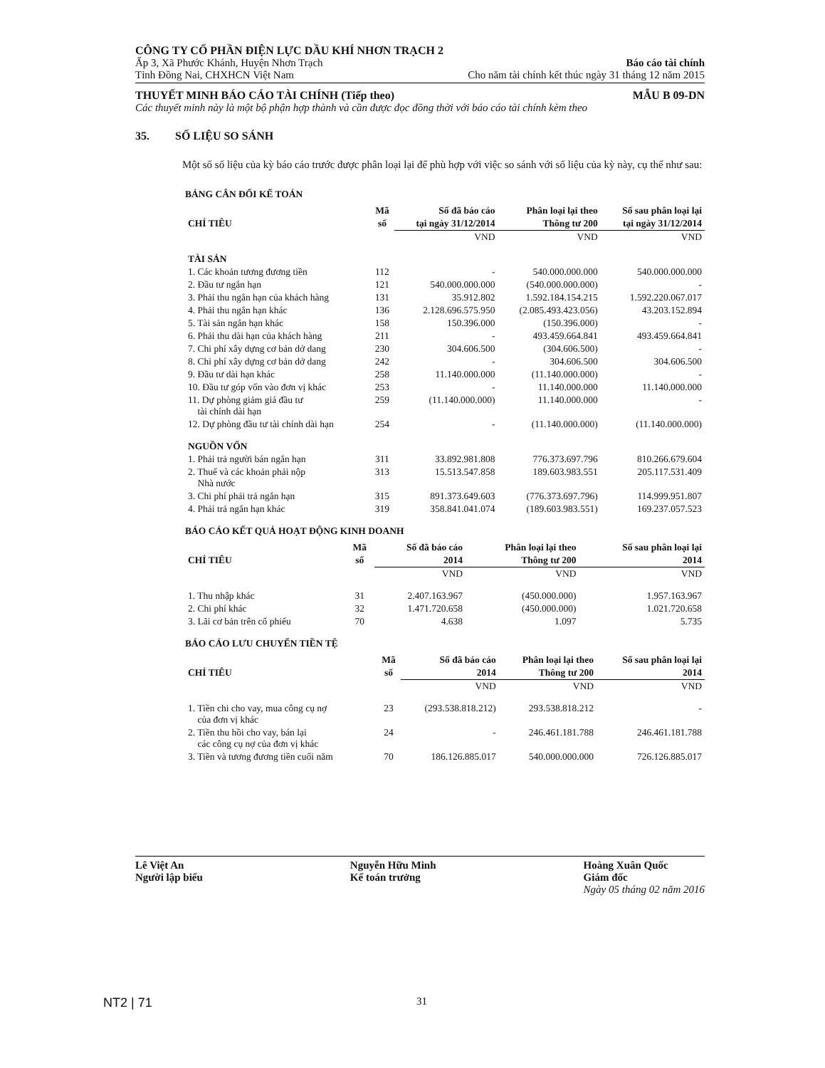CÔNG TY CỔ PHẦN ĐIỆN LỰC DẦU KHÍ NHƠN TRẠCH 2
Ấp 3, Xã Phước Khánh, Huyện Nhơn Trạch Báo cáo tài chính
Tỉnh Đồng Nai, CHXHCN Việt Nam Cho năm tài chính kết thúc ngày 31 tháng 12 năm 2015
THUYẾT MINH BÁO CÁO TÀI CHÍNH (Tiếp theo) MẪU B 09-DN
Các thuyết minh này là một bộ phận hợp thành và cần được đọc đồng thời với báo cáo tài chính kèm theo
35. SỐ LIỆU SO SÁNH
Một số số liệu của kỳ báo cáo trước được phân loại lại để phù hợp với việc so sánh với số liệu của kỳ này, cụ thể như sau:
BẢNG CÂN ĐỐI KẾ TOÁN
| CHỈ TIÊU | Mã | Số đã báo cáo | Phân loại lại theo | Số sau phân loại lại |
| --- | --- | --- | --- | --- |
| | số | tại ngày 31/12/2014 | Thông tư 200 | tại ngày 31/12/2014 |
| | | VND | VND | VND |
| TÀI SẢN | | | | |
| 1. Các khoản tương đương tiền | 112 | - | 540.000.000.000 | 540.000.000.000 |
| 2. Đầu tư ngắn hạn | 121 | 540.000.000.000 | (540.000.000.000) | - |
| 3. Phải thu ngắn hạn của khách hàng | 131 | 35.912.802 | 1.592.184.154.215 | 1.592.220.067.017 |
| 4. Phải thu ngắn hạn khác | 136 | 2.128.696.575.950 | (2.085.493.423.056) | 43.203.152.894 |
| 5. Tài sản ngắn hạn khác | 158 | 150.396.000 | (150.396.000) | - |
| 6. Phải thu dài hạn của khách hàng | 211 | - | 493.459.664.841 | 493.459.664.841 |
| 7. Chi phí xây dựng cơ bản dở dang | 230 | 304.606.500 | (304.606.500) | - |
| 8. Chi phí xây dựng cơ bản dở dang | 242 | - | 304.606.500 | 304.606.500 |
| 9. Đầu tư dài hạn khác | 258 | 11.140.000.000 | (11.140.000.000) | - |
| 10. Đầu tư góp vốn vào đơn vị khác | 253 | - | 11.140.000.000 | 11.140.000.000 |
| 11. Dự phòng giảm giá đầu tư tài chính dài hạn | 259 | (11.140.000.000) | 11.140.000.000 | - |
| 12. Dự phòng đầu tư tài chính dài hạn | 254 | - | (11.140.000.000) | (11.140.000.000) |
| NGUỒN VỐN | | | | |
| 1. Phải trả người bán ngắn hạn | 311 | 33.892.981.808 | 776.373.697.796 | 810.266.679.604 |
| 2. Thuế và các khoản phải nộp Nhà nước | 313 | 15.513.547.858 | 189.603.983.551 | 205.117.531.409 |
| 3. Chi phí phải trả ngắn hạn | 315 | 891.373.649.603 | (776.373.697.796) | 114.999.951.807 |
| 4. Phải trả ngắn hạn khác | 319 | 358.841.041.074 | (189.603.983.551) | 169.237.057.523 |
BÁO CÁO KẾT QUẢ HOẠT ĐỘNG KINH DOANH
| CHỈ TIÊU | Mã | Số đã báo cáo | Phân loại lại theo | Số sau phân loại lại |
| --- | --- | --- | --- | --- |
| | số | 2014 | Thông tư 200 | 2014 |
| | | VND | VND | VND |
| 1. Thu nhập khác | 31 | 2.407.163.967 | (450.000.000) | 1.957.163.967 |
| 2. Chi phí khác | 32 | 1.471.720.658 | (450.000.000) | 1.021.720.658 |
| 3. Lãi cơ bản trên cổ phiếu | 70 | 4.638 | 1.097 | 5.735 |
BÁO CÁO LƯU CHUYỂN TIỀN TỆ
| CHỈ TIÊU | Mã | Số đã báo cáo | Phân loại lại theo | Số sau phân loại lại |
| --- | --- | --- | --- | --- |
| | số | 2014 | Thông tư 200 | 2014 |
| | | VND | VND | VND |
| 1. Tiền chi cho vay, mua công cụ nợ của đơn vị khác | 23 | (293.538.818.212) | 293.538.818.212 | - |
| 2. Tiền thu hồi cho vay, bán lại các công cụ nợ của đơn vị khác | 24 | - | 246.461.181.788 | 246.461.181.788 |
| 3. Tiền và tương đương tiền cuối năm | 70 | 186.126.885.017 | 540.000.000.000 | 726.126.885.017 |
Lê Việt An
Người lập biểu
Nguyễn Hữu Minh
Kế toán trưởng
Hoàng Xuân Quốc
Giám đốc
Ngày 05 tháng 02 năm 2016
NT2 | 71 31